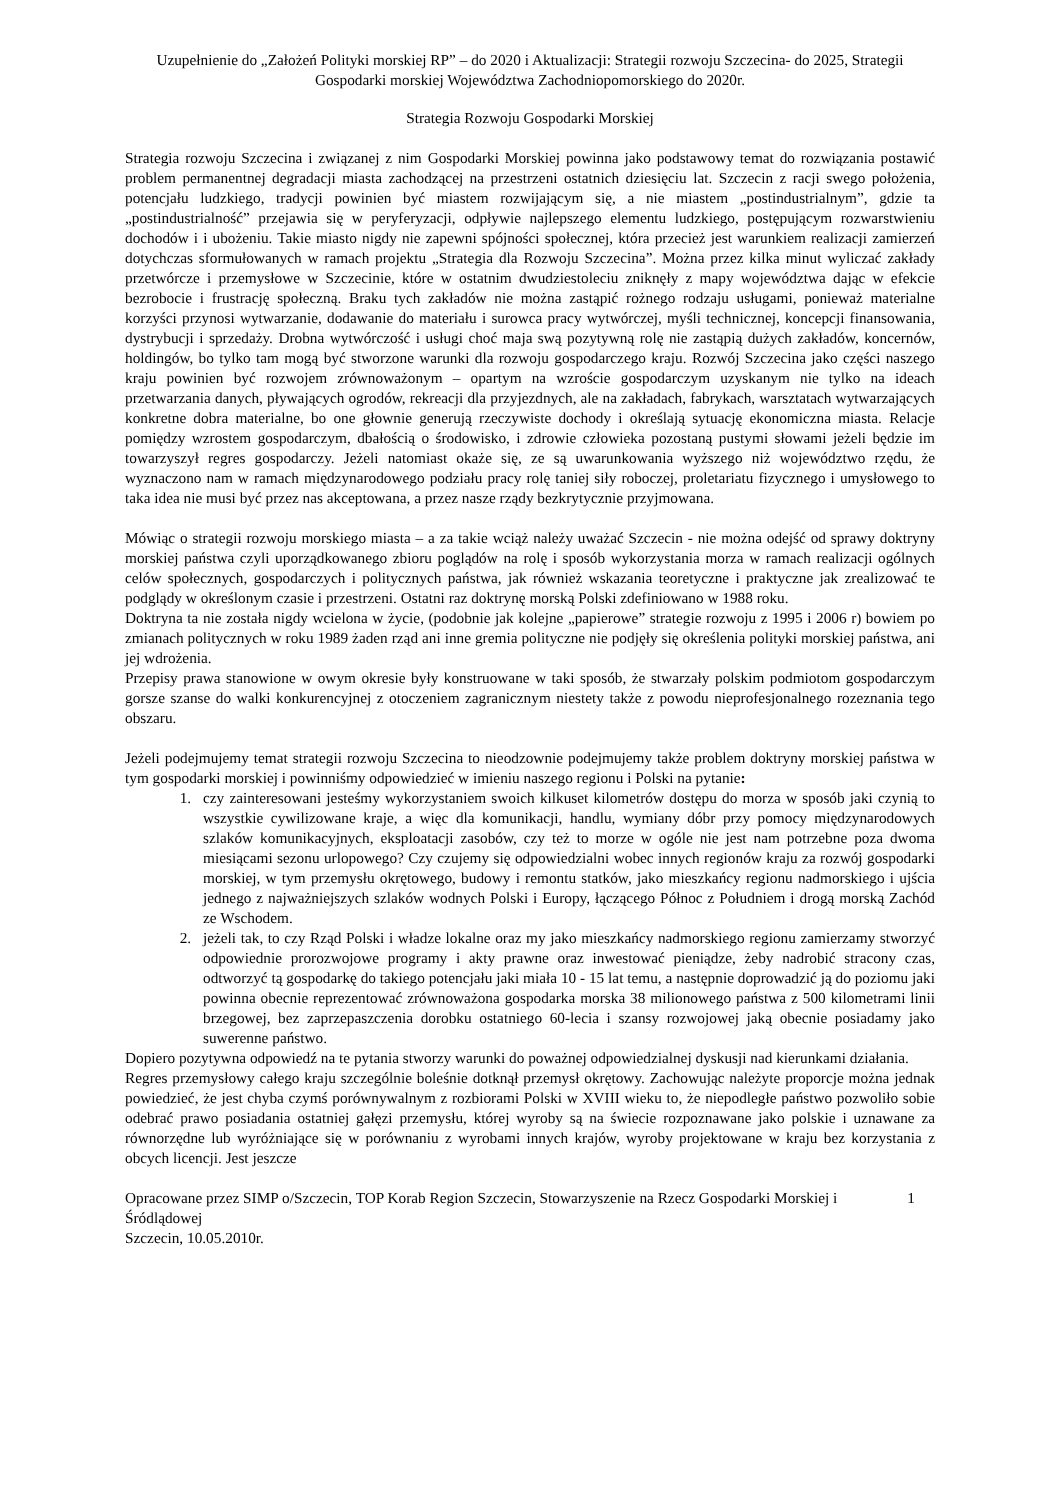Uzupełnienie do „Założeń Polityki morskiej RP” – do 2020 i Aktualizacji: Strategii rozwoju Szczecina- do 2025, Strategii Gospodarki morskiej Województwa Zachodniopomorskiego do 2020r.
Strategia Rozwoju Gospodarki Morskiej
Strategia rozwoju Szczecina i związanej z nim Gospodarki Morskiej powinna jako podstawowy temat do rozwiązania postawić problem permanentnej degradacji miasta zachodzącej na przestrzeni ostatnich dziesięciu lat. Szczecin z racji swego położenia, potencjału ludzkiego, tradycji powinien być miastem rozwijającym się, a nie miastem „postindustrialnym”, gdzie ta „postindustrialność” przejawia się w peryferyzacji, odpływie najlepszego elementu ludzkiego, postępującym rozwarstwieniu dochodów i i ubożeniu. Takie miasto nigdy nie zapewni spójności społecznej, która przecież jest warunkiem realizacji zamierzeń dotychczas sformułowanych w ramach projektu „Strategia dla Rozwoju Szczecina”. Można przez kilka minut wyliczać zakłady przetwórcze i przemysłowe w Szczecinie, które w ostatnim dwudziestoleciu zniknęły z mapy województwa dając w efekcie bezrobocie i frustrację społeczną. Braku tych zakładów nie można zastąpić rożnego rodzaju usługami, ponieważ materialne korzyści przynosi wytwarzanie, dodawanie do materiału i surowca pracy wytwórczej, myśli technicznej, koncepcji finansowania, dystrybucji i sprzedaży. Drobna wytwórczość i usługi choć maja swą pozytywną rolę nie zastąpią dużych zakładów, koncernów, holdingów, bo tylko tam mogą być stworzone warunki dla rozwoju gospodarczego kraju. Rozwój Szczecina jako części naszego kraju powinien być rozwojem zrównoważonym – opartym na wzroście gospodarczym uzyskanym nie tylko na ideach przetwarzania danych, pływających ogrodów, rekreacji dla przyjezdnych, ale na zakładach, fabrykach, warsztatach wytwarzających konkretne dobra materialne, bo one głownie generują rzeczywiste dochody i określają sytuację ekonomiczna miasta. Relacje pomiędzy wzrostem gospodarczym, dbałością o środowisko, i zdrowie człowieka pozostaną pustymi słowami jeżeli będzie im towarzyszył regres gospodarczy. Jeżeli natomiast okaże się, ze są uwarunkowania wyższego niż województwo rzędu, że wyznaczono nam w ramach międzynarodowego podziału pracy rolę taniej siły roboczej, proletariatu fizycznego i umysłowego to taka idea nie musi być przez nas akceptowana, a przez nasze rządy bezkrytycznie przyjmowana.
Mówiąc o strategii rozwoju morskiego miasta – a za takie wciąż należy uważać Szczecin - nie można odejść od sprawy doktryny morskiej państwa czyli uporządkowanego zbioru poglądów na rolę i sposób wykorzystania morza w ramach realizacji ogólnych celów społecznych, gospodarczych i politycznych państwa, jak również wskazania teoretyczne i praktyczne jak zrealizować te podglądy w określonym czasie i przestrzeni. Ostatni raz doktrynę morską Polski zdefiniowano w 1988 roku.
Doktryna ta nie została nigdy wcielona w życie, (podobnie jak kolejne „papierowe” strategie rozwoju z 1995 i 2006 r) bowiem po zmianach politycznych w roku 1989 żaden rząd ani inne gremia polityczne nie podjęły się określenia polityki morskiej państwa, ani jej wdrożenia.
Przepisy prawa stanowione w owym okresie były konstruowane w taki sposób, że stwarzały polskim podmiotom gospodarczym gorsze szanse do walki konkurencyjnej z otoczeniem zagranicznym niestety także z powodu nieprofesjonalnego rozeznania tego obszaru.
Jeżeli podejmujemy temat strategii rozwoju Szczecina to nieodzownie podejmujemy także problem doktryny morskiej państwa w tym gospodarki morskiej i powinniśmy odpowiedzieć w imieniu naszego regionu i Polski na pytanie:
1. czy zainteresowani jesteśmy wykorzystaniem swoich kilkuset kilometrów dostępu do morza w sposób jaki czynią to wszystkie cywilizowane kraje, a więc dla komunikacji, handlu, wymiany dóbr przy pomocy międzynarodowych szlaków komunikacyjnych, eksploatacji zasobów, czy też to morze w ogóle nie jest nam potrzebne poza dwoma miesiącami sezonu urlopowego? Czy czujemy się odpowiedzialni wobec innych regionów kraju za rozwój gospodarki morskiej, w tym przemysłu okrętowego, budowy i remontu statków, jako mieszkańcy regionu nadmorskiego i ujścia jednego z najważniejszych szlaków wodnych Polski i Europy, łączącego Północ z Południem i drogą morską Zachód ze Wschodem.
2. jeżeli tak, to czy Rząd Polski i władze lokalne oraz my jako mieszkańcy nadmorskiego regionu zamierzamy stworzyć odpowiednie prorozwojowe programy i akty prawne oraz inwestować pieniądze, żeby nadrobić stracony czas, odtworzyć tą gospodarkę do takiego potencjału jaki miała 10 - 15 lat temu, a następnie doprowadzić ją do poziomu jaki powinna obecnie reprezentować zrównoważona gospodarka morska 38 milionowego państwa z 500 kilometrami linii brzegowej, bez zaprzepaszczenia dorobku ostatniego 60-lecia i szansy rozwojowej jaką obecnie posiadamy jako suwerenne państwo.
Dopiero pozytywna odpowiedź na te pytania stworzy warunki do poważnej odpowiedzialnej dyskusji nad kierunkami działania.
Regres przemysłowy całego kraju szczególnie boleśnie dotknął przemysł okrętowy. Zachowując należyte proporcje można jednak powiedzieć, że jest chyba czymś porównywalnym z rozbiorami Polski w XVIII wieku to, że niepodległe państwo pozwoliło sobie odebrać prawo posiadania ostatniej gałęzi przemysłu, której wyroby są na świecie rozpoznawane jako polskie i uznawane za równorzędne lub wyróżniające się w porównaniu z wyrobami innych krajów, wyroby projektowane w kraju bez korzystania z obcych licencji. Jest jeszcze
Opracowane przez SIMP o/Szczecin, TOP Korab Region Szczecin, Stowarzyszenie na Rzecz Gospodarki Morskiej i Śródlądowej
Szczecin, 10.05.2010r.
1